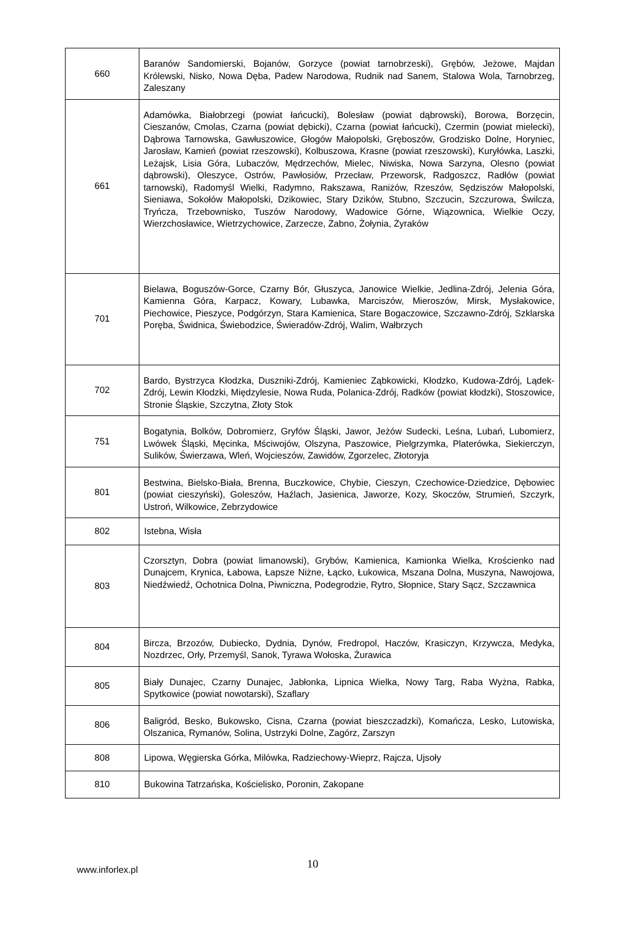| 660 | Baranów Sandomierski, Bojanów, Gorzyce (powiat tarnobrzeski), Grębów, Jeżowe, Majdan Królewski, Nisko, Nowa Dęba, Padew Narodowa, Rudnik nad Sanem, Stalowa Wola, Tarnobrzeg, Zaleszany |
| 661 | Adamówka, Białobrzegi (powiat łańcucki), Bolesław (powiat dąbrowski), Borowa, Borzęcin, Cieszanów, Cmolas, Czarna (powiat dębicki), Czarna (powiat łańcucki), Czermin (powiat mielecki), Dąbrowa Tarnowska, Gawłuszowice, Głogów Małopolski, Gręboszów, Grodzisko Dolne, Horyniec, Jarosław, Kamień (powiat rzeszowski), Kolbuszowa, Krasne (powiat rzeszowski), Kuryłówka, Laszki, Leżajsk, Lisia Góra, Lubaczów, Mędrzechów, Mielec, Niwiska, Nowa Sarzyna, Olesno (powiat dąbrowski), Oleszyce, Ostrów, Pawłosiów, Przecław, Przeworsk, Radgoszcz, Radłów (powiat tarnowski), Radomyśl Wielki, Radymno, Rakszawa, Raniżów, Rzeszów, Sędziszów Małopolski, Sieniawa, Sokołów Małopolski, Dzikowiec, Stary Dzików, Stubno, Szczucin, Szczurowa, Świlcza, Tryńcza, Trzebownisko, Tuszów Narodowy, Wadowice Górne, Wiązownica, Wielkie Oczy, Wierzchosławice, Wietrzychowice, Zarzecze, Żabno, Żołynia, Żyraków |
| 701 | Bielawa, Boguszów-Gorce, Czarny Bór, Głuszyca, Janowice Wielkie, Jedlina-Zdrój, Jelenia Góra, Kamienna Góra, Karpacz, Kowary, Lubawka, Marciszów, Mieroszów, Mirsk, Mysłakowice, Piechowice, Pieszyce, Podgórzyn, Stara Kamienica, Stare Bogaczowice, Szczawno-Zdrój, Szklarska Poręba, Świdnica, Świebodzice, Świeradów-Zdrój, Walim, Wałbrzych |
| 702 | Bardo, Bystrzyca Kłodzka, Duszniki-Zdrój, Kamieniec Ząbkowicki, Kłodzko, Kudowa-Zdrój, Lądek-Zdrój, Lewin Kłodzki, Międzylesie, Nowa Ruda, Polanica-Zdrój, Radków (powiat kłodzki), Stoszowice, Stronie Śląskie, Szczytna, Złoty Stok |
| 751 | Bogatynia, Bolków, Dobromierz, Gryfów Śląski, Jawor, Jeżów Sudecki, Leśna, Lubań, Lubomierz, Lwówek Śląski, Męcinka, Mściwojów, Olszyna, Paszowice, Pielgrzymka, Platerówka, Siekierczyn, Sulików, Świerzawa, Wleń, Wojcieszów, Zawidów, Zgorzelec, Złotoryja |
| 801 | Bestwina, Bielsko-Biała, Brenna, Buczkowice, Chybie, Cieszyn, Czechowice-Dziedzice, Dębowiec (powiat cieszyński), Goleszów, Haźlach, Jasienica, Jaworze, Kozy, Skoczów, Strumień, Szczyrk, Ustroń, Wilkowice, Zebrzydowice |
| 802 | Istebna, Wisła |
| 803 | Czorsztyn, Dobra (powiat limanowski), Grybów, Kamienica, Kamionka Wielka, Krościenko nad Dunajcem, Krynica, Łabowa, Łapsze Niżne, Łącko, Łukowica, Mszana Dolna, Muszyna, Nawojowa, Niedźwiedź, Ochotnica Dolna, Piwniczna, Podegrodzie, Rytro, Słopnice, Stary Sącz, Szczawnica |
| 804 | Bircza, Brzozów, Dubiecko, Dydnia, Dynów, Fredropol, Haczów, Krasiczyn, Krzywcza, Medyka, Nozdrzec, Orły, Przemyśl, Sanok, Tyrawa Wołoska, Żurawica |
| 805 | Biały Dunajec, Czarny Dunajec, Jabłonka, Lipnica Wielka, Nowy Targ, Raba Wyżna, Rabka, Spytkowice (powiat nowotarski), Szaflary |
| 806 | Baligród, Besko, Bukowsko, Cisna, Czarna (powiat bieszczadzki), Komańcza, Lesko, Lutowiska, Olszanica, Rymanów, Solina, Ustrzyki Dolne, Zagórz, Zarszyn |
| 808 | Lipowa, Węgierska Górka, Milówka, Radziechowy-Wieprz, Rajcza, Ujsoły |
| 810 | Bukowina Tatrzańska, Kościelisko, Poronin, Zakopane |
www.inforlex.pl
10